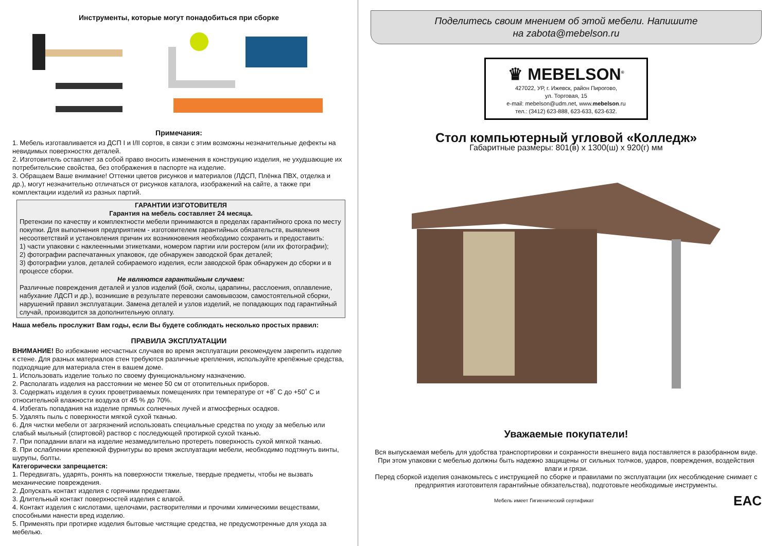Инструменты, которые могут понадобиться при сборке
Примечания:
1. Мебель изготавливается из ДСП I и I/II сортов, в связи с этим возможны незначительные дефекты на невидимых поверхностях деталей.
2. Изготовитель оставляет за собой право вносить изменения в конструкцию изделия, не ухудшающие их потребительские свойства, без отображения в паспорте на изделие.
3. Обращаем Ваше внимание! Оттенки цветов рисунков и материалов (ЛДСП, Плёнка ПВХ, отделка и др.), могут незначительно отличаться от рисунков каталога, изображений на сайте, а также при комплектации изделий из разных партий.
ГАРАНТИИ ИЗГОТОВИТЕЛЯ
Гарантия на мебель составляет 24 месяца.
Претензии по качеству и комплектности мебели принимаются в пределах гарантийного срока по месту покупки. Для выполнения предприятием - изготовителем гарантийных обязательств, выявления несоответствий и установления причин их возникновения необходимо сохранить и предоставить:
1) части упаковки с наклеенными этикетками, номером партии или ростером (или их фотографии);
2) фотографии распечатанных упаковок, где обнаружен заводской брак деталей;
3) фотографии узлов, деталей собираемого изделия, если заводской брак обнаружен до сборки и в процессе сборки.
Не являются гарантийным случаем:
Различные повреждения деталей и узлов изделий (бой, сколы, царапины, расслоения, оплавление, набухание ЛДСП и др.), возникшие в результате перевозки самовывозом, самостоятельной сборки, нарушений правил эксплуатации. Замена деталей и узлов изделий, не попадающих под гарантийный случай, производится за дополнительную оплату.
Наша мебель прослужит Вам годы, если Вы будете соблюдать несколько простых правил:
ПРАВИЛА ЭКСПЛУАТАЦИИ
ВНИМАНИЕ! Во избежание несчастных случаев во время эксплуатации рекомендуем закрепить изделие к стене. Для разных материалов стен требуются различные крепления, используйте крепёжные средства, подходящие для материала стен в вашем доме.
1. Использовать изделие только по своему функциональному назначению.
2. Располагать изделия на расстоянии не менее 50 см от отопительных приборов.
3. Содержать изделия в сухих проветриваемых помещениях при температуре от +8˚ С до +50˚ С и относительной влажности воздуха от 45 % до 70%.
4. Избегать попадания на изделие прямых солнечных лучей и атмосферных осадков.
5. Удалять пыль с поверхности мягкой сухой тканью.
6. Для чистки мебели от загрязнений использовать специальные средства по уходу за мебелью или слабый мыльный (спиртовой) раствор с последующей протиркой сухой тканью.
7. При попадании влаги на изделие незамедлительно протереть поверхность сухой мягкой тканью.
8. При ослаблении крепежной фурнитуры во время эксплуатации мебели, необходимо подтянуть винты, шурупы, болты.
Категорически запрещается:
1. Передвигать, ударять, ронять на поверхности тяжелые, твердые предметы, чтобы не вызвать механические повреждения.
2. Допускать контакт изделия с горячими предметами.
3. Длительный контакт поверхностей изделия с влагой.
4. Контакт изделия с кислотами, щелочами, растворителями и прочими химическими веществами, способными нанести вред изделию.
5. Применять при протирке изделия бытовые чистящие средства, не предусмотренные для ухода за мебелью.
Поделитесь своим мнением об этой мебели. Напишите
на zabota@mebelson.ru
♛ MEBELSON<sup>®</sup>
427022, УР, г. Ижевск, район Пирогово,
ул. Торговая, 15
e-mail: mebelson@udm.net, www.mebelson.ru
тел.: (3412) 623-888, 623-633, 623-632.
Стол компьютерный угловой «Колледж»
Габаритные размеры: 801(в) х 1300(ш) х 920(г) мм
Уважаемые покупатели!
Вся выпускаемая мебель для удобства транспортировки и сохранности внешнего вида поставляется в разобранном виде. При этом упаковки с мебелью должны быть надежно защищены от сильных толчков, ударов, повреждения, воздействия влаги и грязи.
Перед сборкой изделия ознакомьтесь с инструкцией по сборке и правилами по эксплуатации (их несоблюдение снимает с предприятия изготовителя гарантийные обязательства), подготовьте необходимые инструменты.
Мебель имеет Гигиенический сертификат EAC